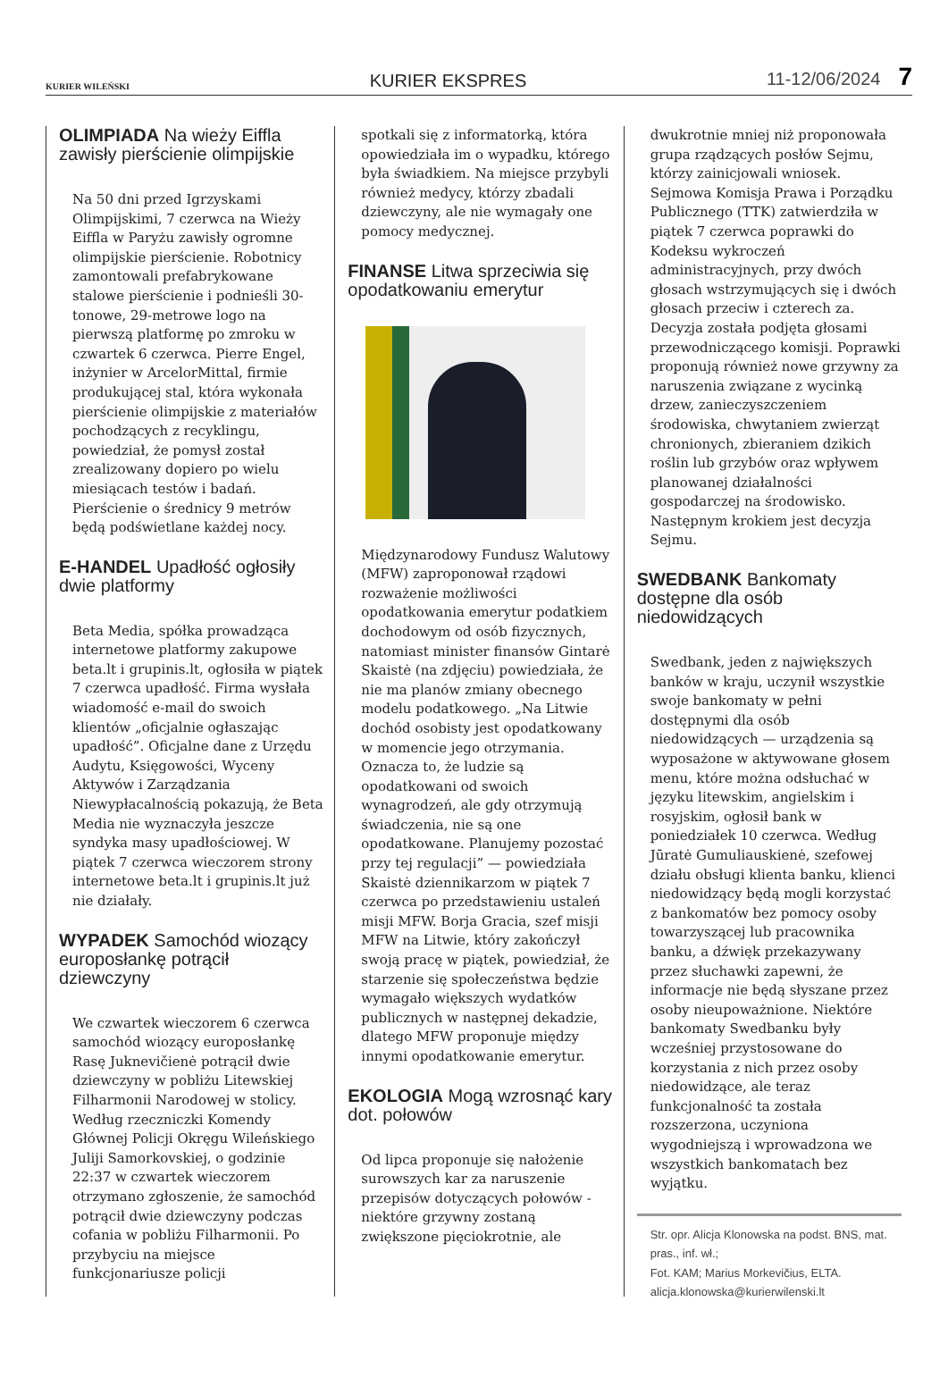KURIER WILEŃSKI KURIER EKSPRES 11-12/06/2024 7
OLIMPIADA Na wieży Eiffla zawisły pierścienie olimpijskie
Na 50 dni przed Igrzyskami Olimpijskimi, 7 czerwca na Wieży Eiffla w Paryżu zawisły ogromne olimpijskie pierścienie. Robotnicy zamontowali prefabrykowane stalowe pierścienie i podnieśli 30-tonowe, 29-metrowe logo na pierwszą platformę po zmroku w czwartek 6 czerwca. Pierre Engel, inżynier w ArcelorMittal, firmie produkującej stal, która wykonała pierścienie olimpijskie z materiałów pochodzących z recyklingu, powiedział, że pomysł został zrealizowany dopiero po wielu miesiącach testów i badań. Pierścienie o średnicy 9 metrów będą podświetlane każdej nocy.
E-HANDEL Upadłość ogłosiły dwie platformy
Beta Media, spółka prowadząca internetowe platformy zakupowe beta.lt i grupinis.lt, ogłosiła w piątek 7 czerwca upadłość. Firma wysłała wiadomość e-mail do swoich klientów „oficjalnie ogłaszając upadłość”. Oficjalne dane z Urzędu Audytu, Księgowości, Wyceny Aktywów i Zarządzania Niewypłacalnością pokazują, że Beta Media nie wyznaczyła jeszcze syndyka masy upadłościowej. W piątek 7 czerwca wieczorem strony internetowe beta.lt i grupinis.lt już nie działały.
WYPADEK Samochód wiozący europosłankę potrącił dziewczyny
We czwartek wieczorem 6 czerwca samochód wiozący europosłankę Rasę Juknevičienė potrącił dwie dziewczyny w pobliżu Litewskiej Filharmonii Narodowej w stolicy. Według rzeczniczki Komendy Głównej Policji Okręgu Wileńskiego Juliji Samorkovskiej, o godzinie 22:37 w czwartek wieczorem otrzymano zgłoszenie, że samochód potrącił dwie dziewczyny podczas cofania w pobliżu Filharmonii. Po przybyciu na miejsce funkcjonariusze policji
spotkali się z informatorką, która opowiedziała im o wypadku, którego była świadkiem. Na miejsce przybyli również medycy, którzy zbadali dziewczyny, ale nie wymagały one pomocy medycznej.
FINANSE Litwa sprzeciwia się opodatkowaniu emerytur
Międzynarodowy Fundusz Walutowy (MFW) zaproponował rządowi rozważenie możliwości opodatkowania emerytur podatkiem dochodowym od osób fizycznych, natomiast minister finansów Gintarė Skaistė (na zdjęciu) powiedziała, że nie ma planów zmiany obecnego modelu podatkowego. „Na Litwie dochód osobisty jest opodatkowany w momencie jego otrzymania. Oznacza to, że ludzie są opodatkowani od swoich wynagrodzeń, ale gdy otrzymują świadczenia, nie są one opodatkowane. Planujemy pozostać przy tej regulacji” — powiedziała Skaistė dziennikarzom w piątek 7 czerwca po przedstawieniu ustaleń misji MFW. Borja Gracia, szef misji MFW na Litwie, który zakończył swoją pracę w piątek, powiedział, że starzenie się społeczeństwa będzie wymagało większych wydatków publicznych w następnej dekadzie, dlatego MFW proponuje między innymi opodatkowanie emerytur.
EKOLOGIA Mogą wzrosnąć kary dot. połowów
Od lipca proponuje się nałożenie surowszych kar za naruszenie przepisów dotyczących połowów - niektóre grzywny zostaną zwiększone pięciokrotnie, ale
dwukrotnie mniej niż proponowała grupa rządzących posłów Sejmu, którzy zainicjowali wniosek. Sejmowa Komisja Prawa i Porządku Publicznego (TTK) zatwierdziła w piątek 7 czerwca poprawki do Kodeksu wykroczeń administracyjnych, przy dwóch głosach wstrzymujących się i dwóch głosach przeciw i czterech za. Decyzja została podjęta głosami przewodniczącego komisji. Poprawki proponują również nowe grzywny za naruszenia związane z wycinką drzew, zanieczyszczeniem środowiska, chwytaniem zwierząt chronionych, zbieraniem dzikich roślin lub grzybów oraz wpływem planowanej działalności gospodarczej na środowisko. Następnym krokiem jest decyzja Sejmu.
SWEDBANK Bankomaty dostępne dla osób niedowidzących
Swedbank, jeden z największych banków w kraju, uczynił wszystkie swoje bankomaty w pełni dostępnymi dla osób niedowidzących — urządzenia są wyposażone w aktywowane głosem menu, które można odsłuchać w języku litewskim, angielskim i rosyjskim, ogłosił bank w poniedziałek 10 czerwca. Według Jūratė Gumuliauskienė, szefowej działu obsługi klienta banku, klienci niedowidzący będą mogli korzystać z bankomatów bez pomocy osoby towarzyszącej lub pracownika banku, a dźwięk przekazywany przez słuchawki zapewni, że informacje nie będą słyszane przez osoby nieupoważnione. Niektóre bankomaty Swedbanku były wcześniej przystosowane do korzystania z nich przez osoby niedowidzące, ale teraz funkcjonalność ta została rozszerzona, uczyniona wygodniejszą i wprowadzona we wszystkich bankomatach bez wyjątku.
Str. opr. Alicja Klonowska na podst. BNS, mat. pras., inf. wł.;
Fot. KAM; Marius Morkevičius, ELTA.
alicja.klonowska@kurierwilenski.lt